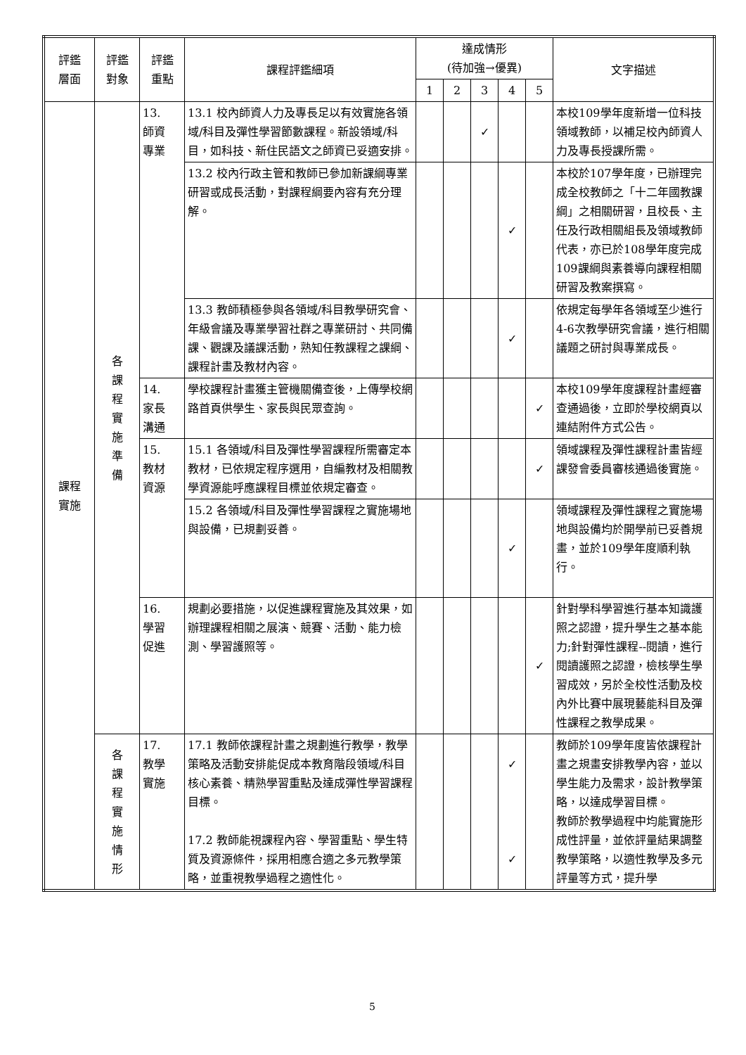| 評鑑 層面 | 評鑑 對象 | 評鑑 重點 | 課程評鑑細項 | 達成情形 (待加強→優異) | | | | | 文字描述 |
| --- | --- | --- | --- | --- | --- | --- | --- | --- | --- |
| | | | | 1 | 2 | 3 | 4 | 5 | |
| 課程 實施 | 各 課 程 實 施 準 備 | 13. 師資 專業 | 13.1 校內師資人力及專長足以有效實施各領域/科目及彈性學習節數課程。新設領域/科目，如科技、新住民語文之師資已妥適安排。 | | | ✓ | | | 本校109學年度新增一位科技領域教師，以補足校內師資人力及專長授課所需。 |
| | | | 13.2 校內行政主管和教師已參加新課綱專業研習或成長活動，對課程綱要內容有充分理解。 | | | | ✓ | | 本校於107學年度，已辦理完成全校教師之「十二年國教課綱」之相關研習，且校長、主任及行政相關組長及領域教師代表，亦已於108學年度完成109課綱與素養導向課程相關研習及教案撰寫。 |
| | | | 13.3 教師積極參與各領域/科目教學研究會、年級會議及專業學習社群之專業研討、共同備課、觀課及議課活動，熟知任教課程之課綱、課程計畫及教材內容。 | | | | ✓ | | 依規定每學年各領域至少進行4-6次教學研究會議，進行相關議題之研討與專業成長。 |
| | | 14. 家長 溝通 | 學校課程計畫獲主管機關備查後，上傳學校網路首頁供學生、家長與民眾查詢。 | | | | | ✓ | 本校109學年度課程計畫經審查通過後，立即於學校網頁以連結附件方式公告。 |
| | | 15. 教材 資源 | 15.1 各領域/科目及彈性學習課程所需審定本教材，已依規定程序選用，自編教材及相關教學資源能呼應課程目標並依規定審查。 | | | | | ✓ | 領域課程及彈性課程計畫皆經課發會委員審核通過後實施。 |
| | | | 15.2 各領域/科目及彈性學習課程之實施場地與設備，已規劃妥善。 | | | | ✓ | | 領域課程及彈性課程之實施場地與設備均於開學前已妥善規畫，並於109學年度順利執行。 |
| | | 16. 學習 促進 | 規劃必要措施，以促進課程實施及其效果，如辦理課程相關之展演、競賽、活動、能力檢測、學習護照等。 | | | | | ✓ | 針對學科學習進行基本知識護照之認證，提升學生之基本能力;針對彈性課程--閱讀，進行閱讀護照之認證，檢核學生學習成效，另於全校性活動及校內外比賽中展現藝能科目及彈性課程之教學成果。 |
| | 各 課 程 實 施 情 形 | 17. 教學 實施 | 17.1 教師依課程計畫之規劃進行教學，教學策略及活動安排能促成本教育階段領域/科目核心素養、精熟學習重點及達成彈性學習課程目標。 17.2 教師能視課程內容、學習重點、學生特質及資源條件，採用相應合適之多元教學策略，並重視教學過程之適性化。 | | | | ✓ ✓ | | 教師於109學年度皆依課程計畫之規畫安排教學內容，並以學生能力及需求，設計教學策略，以達成學習目標。 教師於教學過程中均能實施形成性評量，並依評量結果調整教學策略，以適性教學及多元評量等方式，提升學 |
5